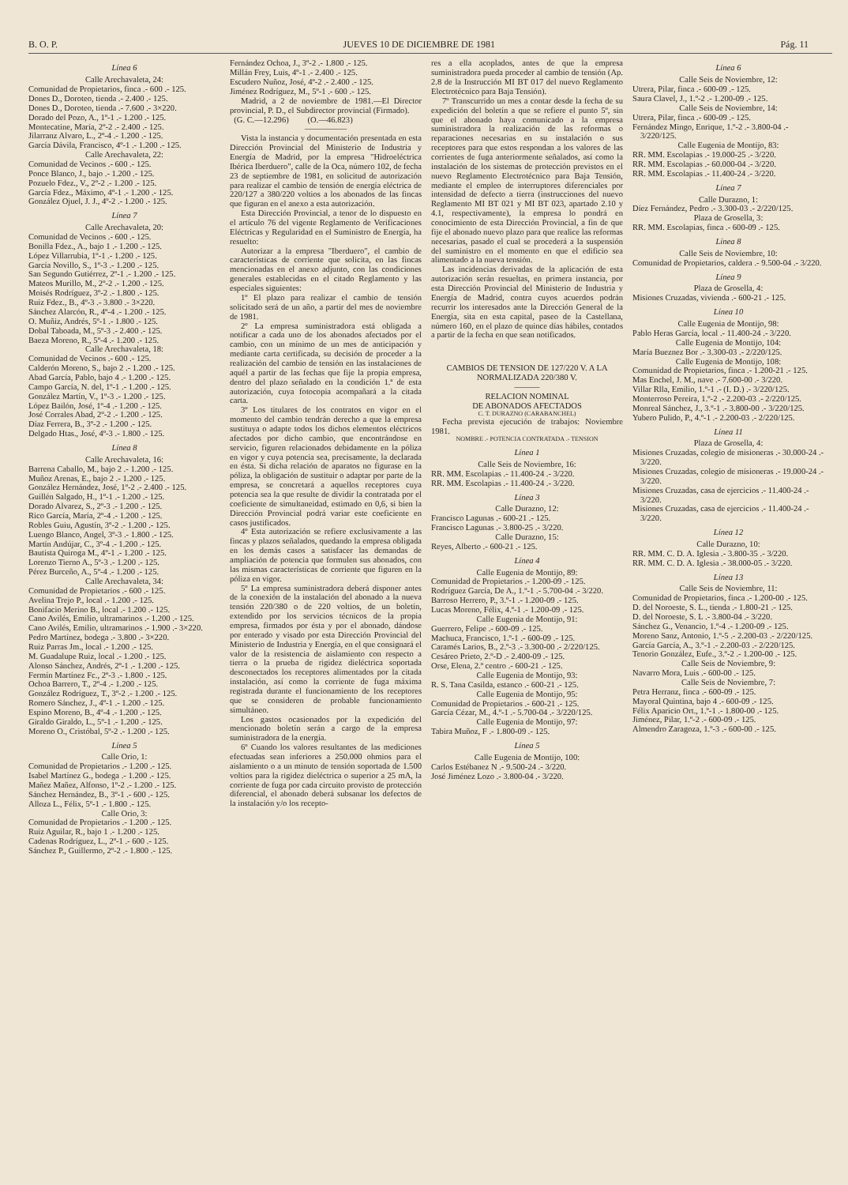B. O. P. JUEVES 10 DE DICIEMBRE DE 1981 Pág. 11
Línea 6
Calle Arechavaleta, 24:
Comunidad de Propietarios, finca .- 600 .- 125.
Dones D., Doroteo, tienda .- 2.400 .- 125.
Dones D., Doroteo, tienda .- 7.600 .- 3×220.
Dorado del Pozo, A., 1º-1 .- 1.200 .- 125.
Montecatine, María, 2º-2 .- 2.400 .- 125.
Jilarranz Alvaro, L., 2º-4 .- 1.200 .- 125.
García Dávila, Francisco, 4º-1 .- 1.200 .- 125.
Calle Arechavaleta, 22:
Comunidad de Vecinos .- 600 .- 125.
Ponce Blanco, J., bajo .- 1.200 .- 125.
Pozuelo Fdez., V., 2º-2 .- 1.200 .- 125.
García Fdez., Máximo, 4º-1 .- 1.200 .- 125.
González Ojuel, J. J., 4º-2 .- 1.200 .- 125.
Línea 7
Calle Arechavaleta, 20:
Comunidad de Vecinos .- 600 .- 125.
Bonilla Fdez., A., bajo 1 .- 1.200 .- 125.
López Villarrubia, 1º-1 .- 1.200 .- 125.
García Novillo, S., 1º-3 .- 1.200 .- 125.
San Segundo Gutiérrez, 2º-1 .- 1.200 .- 125.
Mateos Murillo, M., 2º-2 .- 1.200 .- 125.
Moisés Rodríguez, 3º-2 .- 1.800 .- 125.
Ruiz Fdez., B., 4º-3 .- 3.800 .- 3×220.
Sánchez Alarcón, R., 4º-4 .- 1.200 .- 125.
O. Muñiz, Andrés, 5º-1 .- 1.800 .- 125.
Dobal Taboada, M., 5º-3 .- 2.400 .- 125.
Baeza Moreno, R., 5º-4 .- 1.200 .- 125.
Calle Arechavaleta, 18:
Comunidad de Vecinos .- 600 .- 125.
Calderón Moreno, S., bajo 2 .- 1.200 .- 125.
Abad García, Pablo, bajo 4 .- 1.200 .- 125.
Campo García, N. del, 1º-1 .- 1.200 .- 125.
González Martín, V., 1º-3 .- 1.200 .- 125.
López Bailón, José, 1º-4 .- 1.200 .- 125.
José Corrales Abad, 2º-2 .- 1.200 .- 125.
Díaz Ferrera, B., 3º-2 .- 1.200 .- 125.
Delgado Htas., José, 4º-3 .- 1.800 .- 125.
Línea 8
Calle Arechavaleta, 16:
Barrena Caballo, M., bajo 2 .- 1.200 .- 125.
Muñoz Arenas, E., bajo 2 .- 1.200 .- 125.
González Hernández, José, 1º-2 .- 2.400 .- 125.
Guillén Salgado, H., 1º-1 .- 1.200 .- 125.
Dorado Alvarez, S., 2º-3 .- 1.200 .- 125.
Rico García, María, 2º-4 .- 1.200 .- 125.
Robles Guiu, Agustín, 3º-2 .- 1.200 .- 125.
Luengo Blanco, Angel, 3º-3 .- 1.800 .- 125.
Martín Andújar, C., 3º-4 .- 1.200 .- 125.
Bautista Quiroga M., 4º-1 .- 1.200 .- 125.
Lorenzo Tierno A., 5º-3 .- 1.200 .- 125.
Pérez Burceño, A., 5º-4 .- 1.200 .- 125.
Calle Arechavaleta, 34:
Comunidad de Propietarios .- 600 .- 125.
Avelina Trejo P., local .- 1.200 .- 125.
Bonifacio Merino B., local .- 1.200 .- 125.
Cano Avilés, Emilio, ultramarinos .- 1.200 .- 125.
Cano Avilés, Emilio, ultramarinos .- 1.900 .- 3×220.
Pedro Martínez, bodega .- 3.800 .- 3×220.
Ruiz Parras Jm., local .- 1.200 .- 125.
M. Guadalupe Ruiz, local .- 1.200 .- 125.
Alonso Sánchez, Andrés, 2º-1 .- 1.200 .- 125.
Fermín Martínez Fc., 2º-3 .- 1.800 .- 125.
Ochoa Barrero, T., 2º-4 .- 1.200 .- 125.
González Rodríguez, T., 3º-2 .- 1.200 .- 125.
Romero Sánchez, J., 4º-1 .- 1.200 .- 125.
Espino Moreno, B., 4º-4 .- 1.200 .- 125.
Giraldo Giraldo, L., 5º-1 .- 1.200 .- 125.
Moreno O., Cristóbal, 5º-2 .- 1.200 .- 125.
Línea 5
Calle Orio, 1:
Comunidad de Propietarios .- 1.200 .- 125.
Isabel Martínez G., bodega .- 1.200 .- 125.
Mañez Mañez, Alfonso, 1º-2 .- 1.200 .- 125.
Sánchez Hernández, B., 3º-1 .- 600 .- 125.
Alloza L., Félix, 5º-1 .- 1.800 .- 125.
Calle Orio, 3:
Comunidad de Propietarios .- 1.200 .- 125.
Ruiz Aguilar, R., bajo 1 .- 1.200 .- 125.
Cadenas Rodríguez, L., 2º-1 .- 600 .- 125.
Sánchez P., Guillermo, 2º-2 .- 1.800 .- 125.
Fernández Ochoa, J., 3º-2 .- 1.800 .- 125.
Millán Frey, Luis, 4º-1 .- 2.400 .- 125.
Escudero Nuñoz, José, 4º-2 .- 2.400 .- 125.
Jiménez Rodríguez, M., 5º-1 .- 600 .- 125.
Madrid, a 2 de noviembre de 1981.—El Director provincial, P. D., el Subdirector provincial (Firmado).
(G. C.—12.296) (O.—46.823)
—————
Vista la instancia y documentación presentada en esta Dirección Provincial del Ministerio de Industria y Energía de Madrid, por la empresa "Hidroeléctrica Ibérica Iberduero", calle de la Oca, número 102, de fecha 23 de septiembre de 1981, en solicitud de autorización para realizar el cambio de tensión de energía eléctrica de 220/127 a 380/220 voltios a los abonados de las fincas que figuran en el anexo a esta autorización.
Esta Dirección Provincial, a tenor de lo dispuesto en el artículo 76 del vigente Reglamento de Verificaciones Eléctricas y Regularidad en el Suministro de Energía, ha resuelto:
Autorizar a la empresa "Iberduero", el cambio de características de corriente que solicita, en las fincas mencionadas en el anexo adjunto, con las condiciones generales establecidas en el citado Reglamento y las especiales siguientes:
1º El plazo para realizar el cambio de tensión solicitado será de un año, a partir del mes de noviembre de 1981.
2º La empresa suministradora está obligada a notificar a cada uno de los abonados afectados por el cambio, con un mínimo de un mes de anticipación y mediante carta certificada, su decisión de proceder a la realización del cambio de tensión en las instalaciones de aquél a partir de las fechas que fije la propia empresa, dentro del plazo señalado en la condición 1.ª de esta autorización, cuya fotocopia acompañará a la citada carta.
3º Los titulares de los contratos en vigor en el momento del cambio tendrán derecho a que la empresa sustituya o adapte todos los dichos elementos eléctricos afectados por dicho cambio, que encontrándose en servicio, figuren relacionados debidamente en la póliza en vigor y cuya potencia sea, precisamente, la declarada en ésta. Si dicha relación de aparatos no figurase en la póliza, la obligación de sustituir o adaptar por parte de la empresa, se concretará a aquellos receptores cuya potencia sea la que resulte de dividir la contratada por el coeficiente de simultaneidad, estimado en 0,6, si bien la Dirección Provincial podrá variar este coeficiente en casos justificados.
4º Esta autorización se refiere exclusivamente a las fincas y plazos señalados, quedando la empresa obligada en los demás casos a satisfacer las demandas de ampliación de potencia que formulen sus abonados, con las mismas características de corriente que figuren en la póliza en vigor.
5º La empresa suministradora deberá disponer antes de la conexión de la instalación del abonado a la nueva tensión 220/380 o de 220 voltios, de un boletín, extendido por los servicios técnicos de la propia empresa, firmados por ésta y por el abonado, dándose por enterado y visado por esta Dirección Provincial del Ministerio de Industria y Energía, en el que consignará el valor de la resistencia de aislamiento con respecto a tierra o la prueba de rigidez dieléctrica soportada desconectados los receptores alimentados por la citada instalación, así como la corriente de fuga máxima registrada durante el funcionamiento de los receptores que se consideren de probable funcionamiento simultáneo.
Los gastos ocasionados por la expedición del mencionado boletín serán a cargo de la empresa suministradora de la energía.
6º Cuando los valores resultantes de las mediciones efectuadas sean inferiores a 250.000 ohmios para el aislamiento o a un minuto de tensión soportada de 1.500 voltios para la rigidez dieléctrica o superior a 25 mA, la corriente de fuga por cada circuito provisto de protección diferencial, el abonado deberá subsanar los defectos de la instalación y/o los recepto-
res a ella acoplados, antes de que la empresa suministradora pueda proceder al cambio de tensión (Ap. 2.8 de la Instrucción MI BT 017 del nuevo Reglamento Electrotécnico para Baja Tensión).
7º Transcurrido un mes a contar desde la fecha de su expedición del boletín a que se refiere el punto 5º, sin que el abonado haya comunicado a la empresa suministradora la realización de las reformas o reparaciones necesarias en su instalación o sus receptores para que estos respondan a los valores de las corrientes de fuga anteriormente señalados, así como la instalación de los sistemas de protección previstos en el nuevo Reglamento Electrotécnico para Baja Tensión, mediante el empleo de interruptores diferenciales por intensidad de defecto a tierra (instrucciones del nuevo Reglamento MI BT 021 y MI BT 023, apartado 2.10 y 4.1, respectivamente), la empresa lo pondrá en conocimiento de esta Dirección Provincial, a fin de que fije el abonado nuevo plazo para que realice las reformas necesarias, pasado el cual se procederá a la suspensión del suministro en el momento en que el edificio sea alimentado a la nueva tensión.
Las incidencias derivadas de la aplicación de esta autorización serán resueltas, en primera instancia, por esta Dirección Provincial del Ministerio de Industria y Energía de Madrid, contra cuyos acuerdos podrán recurrir los interesados ante la Dirección General de la Energía, sita en esta capital, paseo de la Castellana, número 160, en el plazo de quince días hábiles, contados a partir de la fecha en que sean notificados.
CAMBIOS DE TENSION DE 127/220 V. A LA NORMALIZADA 220/380 V.
———
RELACION NOMINAL
DE ABONADOS AFECTADOS
C. T. DURAZNO (CARABANCHEL)
Fecha prevista ejecución de trabajos: Noviembre 1981.
NOMBRE .- POTENCIA CONTRATADA .- TENSION
Línea 1
Calle Seis de Noviembre, 16:
RR. MM. Escolapias .- 11.400-24 .- 3/220.
RR. MM. Escolapias .- 11.400-24 .- 3/220.
Línea 3
Calle Durazno, 12:
Francisco Lagunas .- 600-21 .- 125.
Francisco Lagunas .- 3.800-25 .- 3/220.
Calle Durazno, 15:
Reyes, Alberto .- 600-21 .- 125.
Línea 4
Calle Eugenia de Montijo, 89:
Comunidad de Propietarios .- 1.200-09 .- 125.
Rodríguez García, De A., 1.º-1 .- 5.700-04 .- 3/220.
Barroso Herrero, P., 3.º-1 .- 1.200-09 .- 125.
Lucas Moreno, Félix, 4.º-1 .- 1.200-09 .- 125.
Calle Eugenia de Montijo, 91:
Guerrero, Felipe .- 600-09 .- 125.
Machuca, Francisco, 1.º-1 .- 600-09 .- 125.
Caramés Larios, B., 2.º-3 .- 3.300-00 .- 2/220/125.
Cesáreo Prieto, 2.º-D .- 2.400-09 .- 125.
Orse, Elena, 2.º centro .- 600-21 .- 125.
Calle Eugenia de Montijo, 93:
R. S. Tana Casilda, estanco .- 600-21 .- 125.
Calle Eugenia de Montijo, 95:
Comunidad de Propietarios .- 600-21 .- 125.
García Cézar, M., 4.º-1 .- 5.700-04 .- 3/220/125.
Calle Eugenia de Montijo, 97:
Tabira Muñoz, F .- 1.800-09 .- 125.
Línea 5
Calle Eugenia de Montijo, 100:
Carlos Estébanez N .- 9.500-24 .- 3/220.
José Jiménez Lozo .- 3.800-04 .- 3/220.
Línea 6
Calle Seis de Noviembre, 12:
Utrera, Pilar, finca .- 600-09 .- 125.
Saura Clavel, J., 1.º-2 .- 1.200-09 .- 125.
Calle Seis de Noviembre, 14:
Utrera, Pilar, finca .- 600-09 .- 125.
Fernández Mingo, Enrique, 1.º-2 .- 3.800-04 .- 3/220/125.
Calle Eugenia de Montijo, 83:
RR. MM. Escolapias .- 19.000-25 .- 3/220.
RR. MM. Escolapias .- 60.000-04 .- 3/220.
RR. MM. Escolapias .- 11.400-24 .- 3/220.
Línea 7
Calle Durazno, 1:
Díez Fernández, Pedro .- 3.300-03 .- 2/220/125.
Plaza de Grosella, 3:
RR. MM. Escolapias, finca .- 600-09 .- 125.
Línea 8
Calle Seis de Noviembre, 10:
Comunidad de Propietarios, caldera .- 9.500-04 .- 3/220.
Línea 9
Plaza de Grosella, 4:
Misiones Cruzadas, vivienda .- 600-21 .- 125.
Línea 10
Calle Eugenia de Montijo, 98:
Pablo Heras García, local .- 11.400-24 .- 3/220.
Calle Eugenia de Montijo, 104:
María Bueznez Bor .- 3.300-03 .- 2/220/125.
Calle Eugenia de Montijo, 108:
Comunidad de Propietarios, finca .- 1.200-21 .- 125.
Mas Enchel, J. M., nave .- 7.600-00 .- 3/220.
Villar Rlla, Emilio, 1.º-1 .- (I. D.) .- 3/220/125.
Monterroso Pereira, 1.º-2 .- 2.200-03 .- 2/220/125.
Monreal Sánchez, J., 3.º-1 .- 3.800-00 .- 3/220/125.
Yubero Pulido, P., 4.º-1 .- 2.200-03 .- 2/220/125.
Línea 11
Plaza de Grosella, 4:
Misiones Cruzadas, colegio de misioneras .- 30.000-24 .- 3/220.
Misiones Cruzadas, colegio de misioneras .- 19.000-24 .- 3/220.
Misiones Cruzadas, casa de ejercicios .- 11.400-24 .- 3/220.
Misiones Cruzadas, casa de ejercicios .- 11.400-24 .- 3/220.
Línea 12
Calle Durazno, 10:
RR. MM. C. D. A. Iglesia .- 3.800-35 .- 3/220.
RR. MM. C. D. A. Iglesia .- 38.000-05 .- 3/220.
Línea 13
Calle Seis de Noviembre, 11:
Comunidad de Propietarios, finca .- 1.200-00 .- 125.
D. del Noroeste, S. L., tienda .- 1.800-21 .- 125.
D. del Noroeste, S. L .- 3.800-04 .- 3/220.
Sánchez G., Venancio, 1.º-4 .- 1.200-09 .- 125.
Moreno Sanz, Antonio, 1.º-5 .- 2.200-03 .- 2/220/125.
García García, A., 3.º-1 .- 2.200-03 .- 2/220/125.
Tenorio González, Eufe., 3.º-2 .- 1.200-00 .- 125.
Calle Seis de Noviembre, 9:
Navarro Mora, Luis .- 600-00 .- 125.
Calle Seis de Noviembre, 7:
Petra Herranz, finca .- 600-09 .- 125.
Mayoral Quintina, bajo 4 .- 600-09 .- 125.
Félix Aparicio Ort., 1.º-1 .- 1.800-00 .- 125.
Jiménez, Pilar, 1.º-2 .- 600-09 .- 125.
Almendro Zaragoza, 1.º-3 .- 600-00 .- 125.